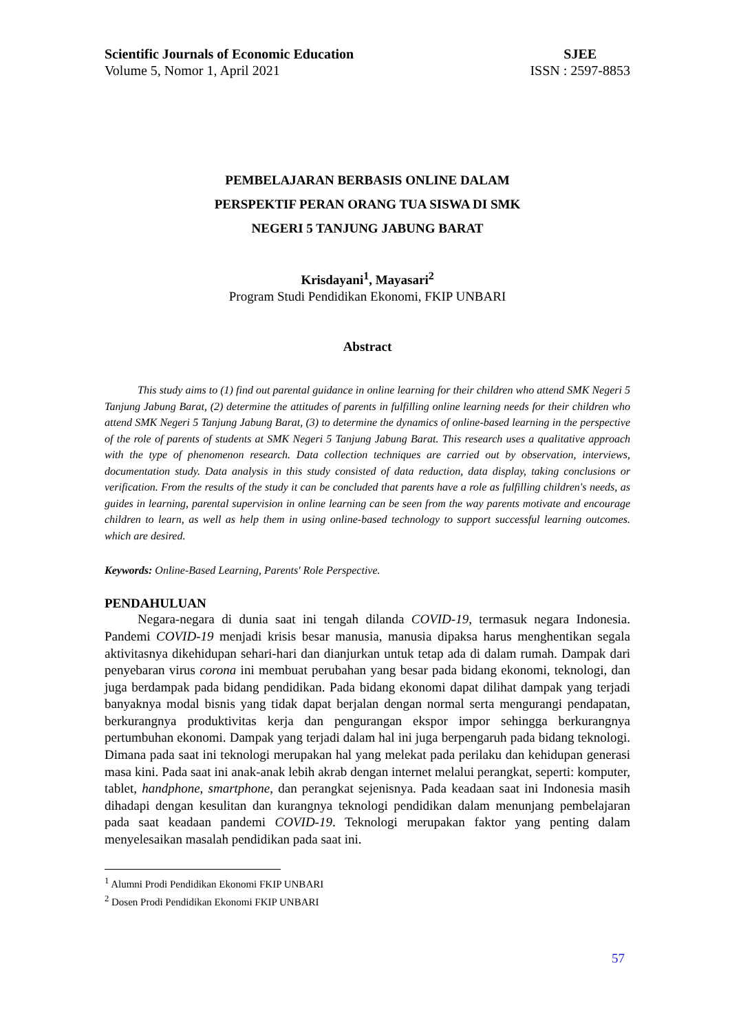Scientific Journals of Economic Education
Volume 5, Nomor 1, April 2021
SJEE
ISSN : 2597-8853
PEMBELAJARAN BERBASIS ONLINE DALAM
PERSPEKTIF PERAN ORANG TUA SISWA DI SMK
NEGERI 5 TANJUNG JABUNG BARAT
Krisdayani<sup>1</sup>, Mayasari<sup>2</sup>
Program Studi Pendidikan Ekonomi, FKIP UNBARI
Abstract
This study aims to (1) find out parental guidance in online learning for their children who attend SMK Negeri 5 Tanjung Jabung Barat, (2) determine the attitudes of parents in fulfilling online learning needs for their children who attend SMK Negeri 5 Tanjung Jabung Barat, (3) to determine the dynamics of online-based learning in the perspective of the role of parents of students at SMK Negeri 5 Tanjung Jabung Barat. This research uses a qualitative approach with the type of phenomenon research. Data collection techniques are carried out by observation, interviews, documentation study. Data analysis in this study consisted of data reduction, data display, taking conclusions or verification. From the results of the study it can be concluded that parents have a role as fulfilling children's needs, as guides in learning, parental supervision in online learning can be seen from the way parents motivate and encourage children to learn, as well as help them in using online-based technology to support successful learning outcomes. which are desired.
Keywords: Online-Based Learning, Parents' Role Perspective.
PENDAHULUAN
Negara-negara di dunia saat ini tengah dilanda COVID-19, termasuk negara Indonesia. Pandemi COVID-19 menjadi krisis besar manusia, manusia dipaksa harus menghentikan segala aktivitasnya dikehidupan sehari-hari dan dianjurkan untuk tetap ada di dalam rumah. Dampak dari penyebaran virus corona ini membuat perubahan yang besar pada bidang ekonomi, teknologi, dan juga berdampak pada bidang pendidikan. Pada bidang ekonomi dapat dilihat dampak yang terjadi banyaknya modal bisnis yang tidak dapat berjalan dengan normal serta mengurangi pendapatan, berkurangnya produktivitas kerja dan pengurangan ekspor impor sehingga berkurangnya pertumbuhan ekonomi. Dampak yang terjadi dalam hal ini juga berpengaruh pada bidang teknologi. Dimana pada saat ini teknologi merupakan hal yang melekat pada perilaku dan kehidupan generasi masa kini. Pada saat ini anak-anak lebih akrab dengan internet melalui perangkat, seperti: komputer, tablet, handphone, smartphone, dan perangkat sejenisnya. Pada keadaan saat ini Indonesia masih dihadapi dengan kesulitan dan kurangnya teknologi pendidikan dalam menunjang pembelajaran pada saat keadaan pandemi COVID-19. Teknologi merupakan faktor yang penting dalam menyelesaikan masalah pendidikan pada saat ini.
<sup>1</sup> Alumni Prodi Pendidikan Ekonomi FKIP UNBARI
<sup>2</sup> Dosen Prodi Pendidikan Ekonomi FKIP UNBARI
57